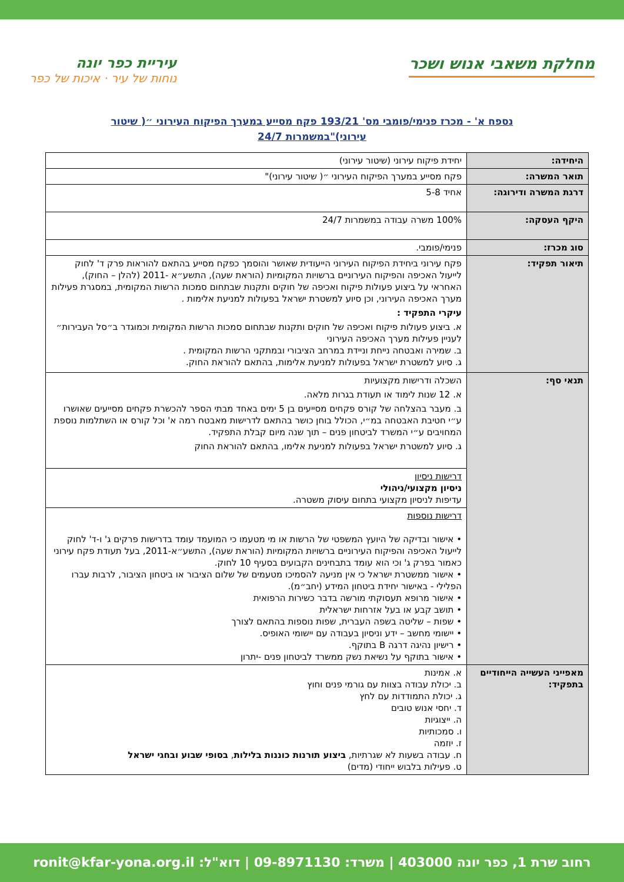מחלקת משאבי אנוש ושכר
עיריית כפר יונה
נוחות של עיר · איכות של כפר
נספח א' - מכרז פנימי/פומבי מס' 193/21 פקח מסייע במערך הפיקוח העירוני ״( שיטור עירוני)"במשמרות 24/7
| היחידה: | יחידת פיקוח עירוני (שיטור עירוני) |
| תואר המשרה: | פקח מסייע במערך הפיקוח העירוני ״( שיטור עירוני)" |
| דרגת המשרה ודירוגה: | אחיד 5-8 |
| היקף העסקה: | 100% משרה עבודה במשמרות 24/7 |
| סוג מכרז: | פנימי/פומבי. |
| תיאור תפקיד: | פקח עירוני ביחידת הפיקוח העירוני הייעודית שאושר והוסמך כפקח מסייע בהתאם להוראות פרק ד' לחוק לייעול האכיפה והפיקוח העירוניים ברשויות המקומיות (הוראת שעה), התשע״א -2011 (להלן – החוק), האחראי על ביצוע פעולות פיקוח ואכיפה של חוקים ותקנות שבתחום סמכות הרשות המקומית, במסגרת פעילות מערך האכיפה העירוני, וכן סיוע למשטרת ישראל בפעולות למניעת אלימות . עיקרי התפקיד : א. ביצוע פעולות פיקוח ואכיפה של חוקים ותקנות שבתחום סמכות הרשות המקומית וכמוגדר ב״סל העבירות״ לעניין פעילות מערך האכיפה העירוני ב. שמירה ואבטחה נייחת וניידת במרחב הציבורי ובמתקני הרשות המקומית . ג. סיוע למשטרת ישראל בפעולות למניעת אלימות, בהתאם להוראת החוק. |
| תנאי סף: | השכלה ודרישות מקצועיות א. 12 שנות לימוד או תעודת בגרות מלאה. ב. מעבר בהצלחה של קורס פקחים מסייעים בן 5 ימים באחד מבתי הספר להכשרת פקחים מסייעים שאושרו ע״י חטיבת האבטחה במ״י, הכולל בוחן כושר בהתאם לדרישות מאבטח רמה א' וכל קורס או השתלמות נוספת המחויבים ע״י המשרד לביטחון פנים – תוך שנה מיום קבלת התפקיד. ג. סיוע למשטרת ישראל בפעולות למניעת אלימו, בהתאם להוראת החוק |
| | דרישות ניסיון ניסיון מקצועי/ניהולי עדיפות לניסיון מקצועי בתחום עיסוק משטרה. |
| | דרישות נוספות • אישור ובדיקה של היועץ המשפטי של הרשות או מי מטעמו כי המועמד עומד בדרישות פרקים ג' ו-ד' לחוק לייעול האכיפה והפיקוח העירוניים ברשויות המקומיות (הוראת שעה), התשע״א-2011, בעל תעודת פקח עירוני כאמור בפרק ג' וכי הוא עומד בתבחינים הקבועים בסעיף 10 לחוק. • אישור ממשטרת ישראל כי אין מניעה להסמיכו מטעמים של שלום הציבור או ביטחון הציבור, לרבות עברו הפלילי - באישור יחידת ביטחון המידע (יחב״מ). • אישור מרופא תעסוקתי מורשה בדבר כשירות הרפואית • תושב קבע או בעל אזרחות ישראלית • שפות – שליטה בשפה העברית, שפות נוספות בהתאם לצורך • יישומי מחשב – ידע וניסיון בעבודה עם יישומי האופיס. • רישיון נהיגה דרגה B בתוקף. • אישור בתוקף על נשיאת נשק ממשרד לביטחון פנים -יתרון |
| מאפייני העשייה הייחודיים בתפקיד: | א. אמינות ב. יכולת עבודה בצוות עם גורמי פנים וחוץ ג. יכולת התמודדות עם לחץ ד. יחסי אנוש טובים ה. ייצוגיות ו. סמכותיות ז. יוזמה ח. עבודה בשעות לא שגרתיות, ביצוע תורנות כוננות בלילות , בסופי שבוע ובחגי ישראל ט. פעילות בלבוש ייחודי (מדים) |
רחוב שרת 1, כפר יונה 403000 | משרד: 09-8971130 | דוא"ל: ronit@kfar-yona.org.il